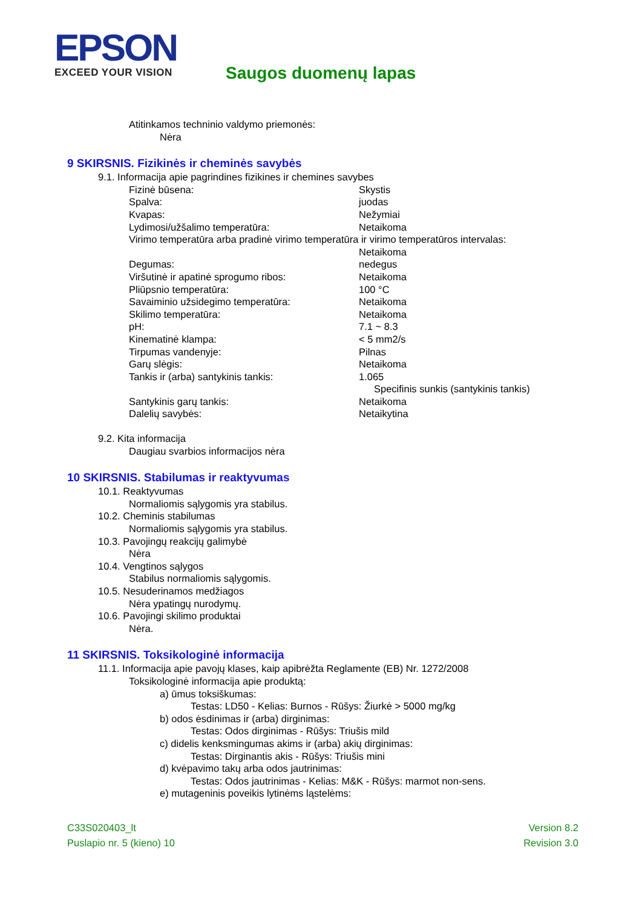EPSON
EXCEED YOUR VISION
Saugos duomenų lapas
Atitinkamos techninio valdymo priemonės:
Nėra
9 SKIRSNIS. Fizikinės ir cheminės savybės
9.1. Informacija apie pagrindines fizikines ir chemines savybes
| Fizinė būsena: | Skystis |
| Spalva: | juodas |
| Kvapas: | Nežymiai |
| Lydimosi/užšalimo temperatūra: | Netaikoma |
| Virimo temperatūra arba pradinė virimo temperatūra ir virimo temperatūros intervalas: | |
| | Netaikoma |
| Degumas: | nedegus |
| Viršutinė ir apatinė sprogumo ribos: | Netaikoma |
| Pliūpsnio temperatūra: | 100 °C |
| Savaiminio užsidegimo temperatūra: | Netaikoma |
| Skilimo temperatūra: | Netaikoma |
| pH: | 7.1 ~ 8.3 |
| Kinematinė klampa: | < 5 mm2/s |
| Tirpumas vandenyje: | Pilnas |
| Garų slėgis: | Netaikoma |
| Tankis ir (arba) santykinis tankis: | 1.065 |
| | Specifinis sunkis (santykinis tankis) |
| Santykinis garų tankis: | Netaikoma |
| Dalelių savybės: | Netaikytina |
9.2. Kita informacija
Daugiau svarbios informacijos nėra
10 SKIRSNIS. Stabilumas ir reaktyvumas
10.1. Reaktyvumas
Normaliomis sąlygomis yra stabilus.
10.2. Cheminis stabilumas
Normaliomis sąlygomis yra stabilus.
10.3. Pavojingų reakcijų galimybė
Nėra
10.4. Vengtinos sąlygos
Stabilus normaliomis sąlygomis.
10.5. Nesuderinamos medžiagos
Nėra ypatingų nurodymų.
10.6. Pavojingi skilimo produktai
Nėra.
11 SKIRSNIS. Toksikologinė informacija
11.1. Informacija apie pavojų klases, kaip apibrėžta Reglamente (EB) Nr. 1272/2008
Toksikologinė informacija apie produktą:
a) ūmus toksiškumas:
Testas: LD50 - Kelias: Burnos - Rūšys: Žiurkė > 5000 mg/kg
b) odos ėsdinimas ir (arba) dirginimas:
Testas: Odos dirginimas - Rūšys: Triušis mild
c) didelis kenksmingumas akims ir (arba) akių dirginimas:
Testas: Dirginantis akis - Rūšys: Triušis mini
d) kvėpavimo takų arba odos jautrinimas:
Testas: Odos jautrinimas - Kelias: M&K - Rūšys: marmot non-sens.
e) mutageninis poveikis lytinėms ląstelėms:
C33S020403_lt
Puslapio nr. 5 (kieno) 10
Version 8.2
Revision 3.0